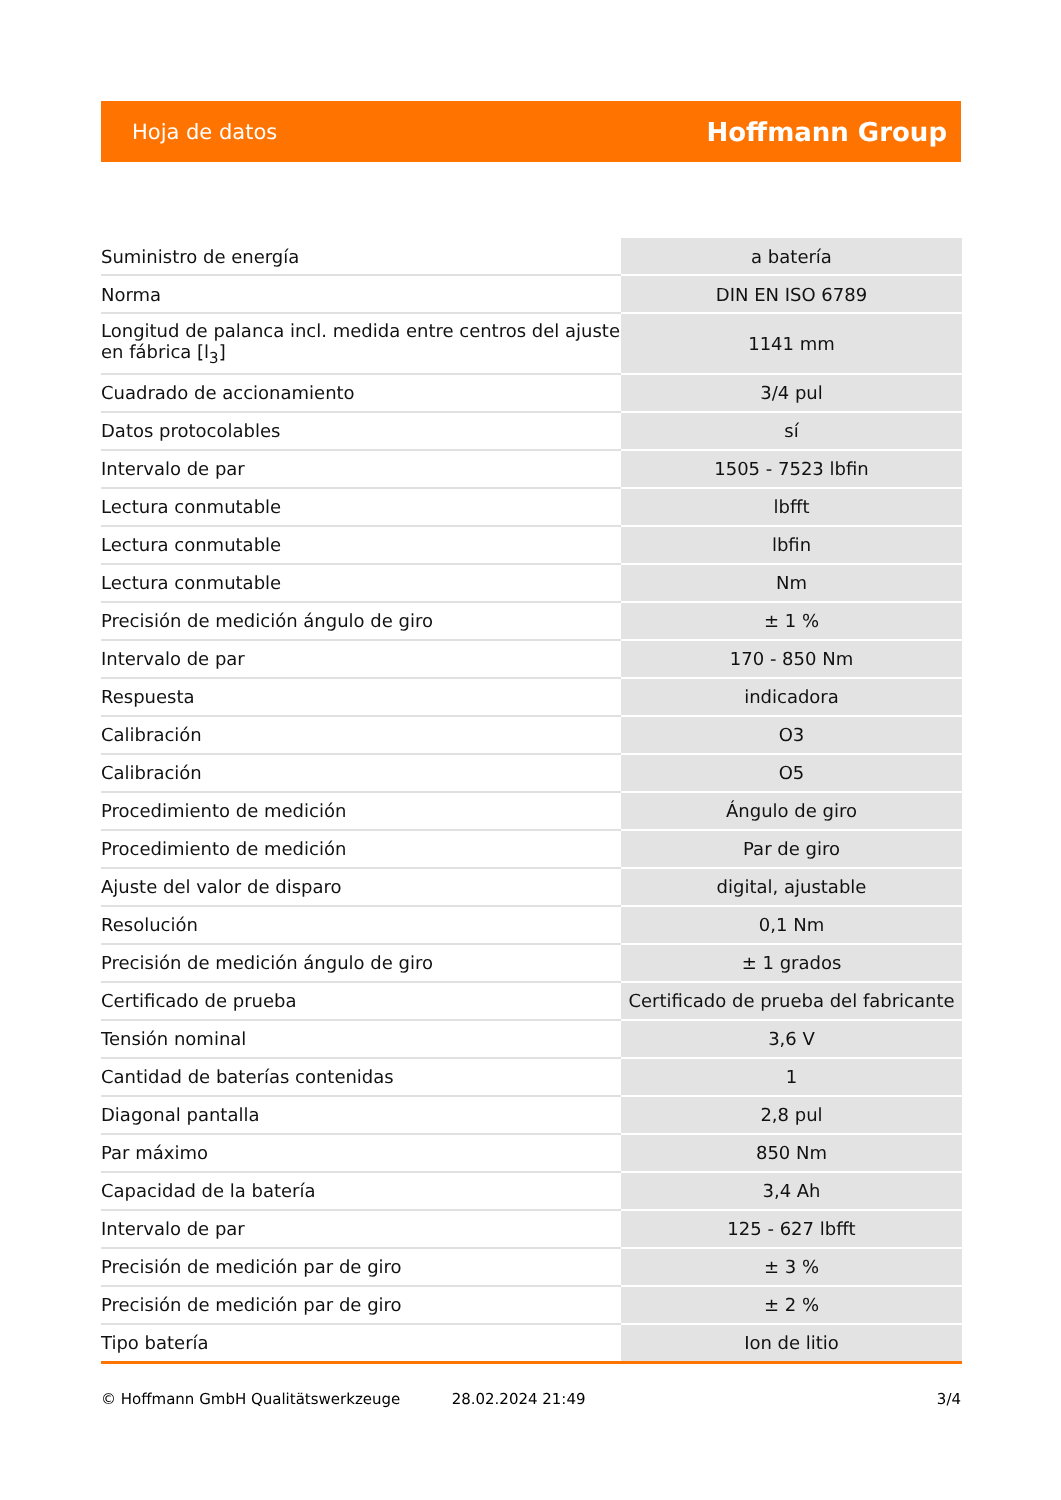Hoja de datos Hoffmann Group
| Suministro de energía | a batería |
| Norma | DIN EN ISO 6789 |
| Longitud de palanca incl. medida entre centros del ajuste en fábrica [l<sub>3</sub>] | 1141 mm |
| Cuadrado de accionamiento | 3/4 pul |
| Datos protocolables | sí |
| Intervalo de par | 1505 - 7523 lbfin |
| Lectura conmutable | lbfft |
| Lectura conmutable | lbfin |
| Lectura conmutable | Nm |
| Precisión de medición ángulo de giro | ± 1 % |
| Intervalo de par | 170 - 850 Nm |
| Respuesta | indicadora |
| Calibración | O3 |
| Calibración | O5 |
| Procedimiento de medición | Ángulo de giro |
| Procedimiento de medición | Par de giro |
| Ajuste del valor de disparo | digital, ajustable |
| Resolución | 0,1 Nm |
| Precisión de medición ángulo de giro | ± 1 grados |
| Certificado de prueba | Certificado de prueba del fabricante |
| Tensión nominal | 3,6 V |
| Cantidad de baterías contenidas | 1 |
| Diagonal pantalla | 2,8 pul |
| Par máximo | 850 Nm |
| Capacidad de la batería | 3,4 Ah |
| Intervalo de par | 125 - 627 lbfft |
| Precisión de medición par de giro | ± 3 % |
| Precisión de medición par de giro | ± 2 % |
| Tipo batería | Ion de litio |
© Hoffmann GmbH Qualitätswerkzeuge 28.02.2024 21:49 3/4